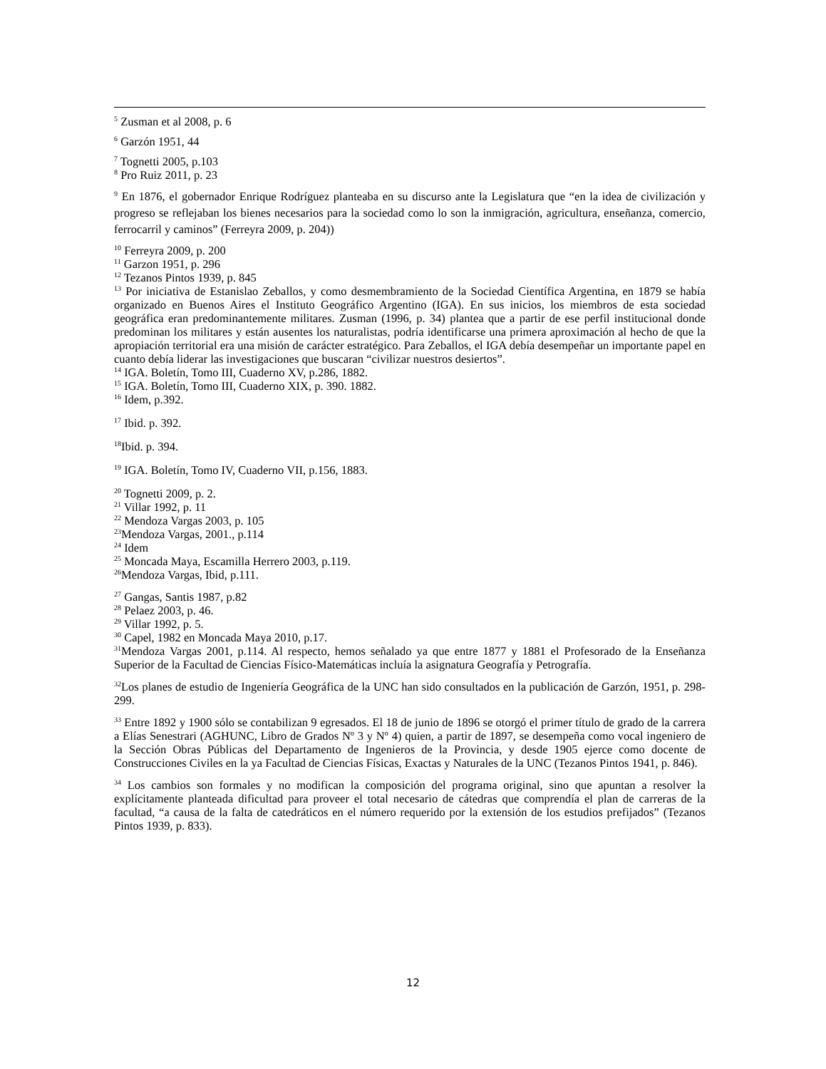<sup>5</sup> Zusman et al 2008, p. 6
<sup>6</sup> Garzón 1951, 44
<sup>7</sup> Tognetti 2005, p.103
<sup>8</sup> Pro Ruiz 2011, p. 23
<sup>9</sup> En 1876, el gobernador Enrique Rodríguez planteaba en su discurso ante la Legislatura que “en la idea de civilización y progreso se reflejaban los bienes necesarios para la sociedad como lo son la inmigración, agricultura, enseñanza, comercio, ferrocarril y caminos” (Ferreyra 2009, p. 204))
<sup>10</sup> Ferreyra 2009, p. 200
<sup>11</sup> Garzon 1951, p. 296
<sup>12</sup> Tezanos Pintos 1939, p. 845
<sup>13</sup> Por iniciativa de Estanislao Zeballos, y como desmembramiento de la Sociedad Científica Argentina, en 1879 se había organizado en Buenos Aires el Instituto Geográfico Argentino (IGA). En sus inicios, los miembros de esta sociedad geográfica eran predominantemente militares. Zusman (1996, p. 34) plantea que a partir de ese perfil institucional donde predominan los militares y están ausentes los naturalistas, podría identificarse una primera aproximación al hecho de que la apropiación territorial era una misión de carácter estratégico. Para Zeballos, el IGA debía desempeñar un importante papel en cuanto debía liderar las investigaciones que buscaran “civilizar nuestros desiertos”.
<sup>14</sup> IGA. Boletín, Tomo III, Cuaderno XV, p.286, 1882.
<sup>15</sup> IGA. Boletín, Tomo III, Cuaderno XIX, p. 390. 1882.
<sup>16</sup> Idem, p.392.
<sup>17</sup> Ibid. p. 392.
<sup>18</sup> Ibid. p. 394.
<sup>19</sup> IGA. Boletín, Tomo IV, Cuaderno VII, p.156, 1883.
<sup>20</sup> Tognetti 2009, p. 2.
<sup>21</sup> Villar 1992, p. 11
<sup>22</sup> Mendoza Vargas 2003, p. 105
<sup>23</sup> Mendoza Vargas, 2001., p.114
<sup>24</sup> Idem
<sup>25</sup> Moncada Maya, Escamilla Herrero 2003, p.119.
<sup>26</sup> Mendoza Vargas, Ibid, p.111.
<sup>27</sup> Gangas, Santis 1987, p.82
<sup>28</sup> Pelaez 2003, p. 46.
<sup>29</sup> Villar 1992, p. 5.
<sup>30</sup> Capel, 1982 en Moncada Maya 2010, p.17.
<sup>31</sup> Mendoza Vargas 2001, p.114. Al respecto, hemos señalado ya que entre 1877 y 1881 el Profesorado de la Enseñanza Superior de la Facultad de Ciencias Físico-Matemáticas incluía la asignatura Geografía y Petrografía.
<sup>32</sup> Los planes de estudio de Ingeniería Geográfica de la UNC han sido consultados en la publicación de Garzón, 1951, p. 298-299.
<sup>33</sup> Entre 1892 y 1900 sólo se contabilizan 9 egresados. El 18 de junio de 1896 se otorgó el primer título de grado de la carrera a Elías Senestrari (AGHUNC, Libro de Grados Nº 3 y Nº 4) quien, a partir de 1897, se desempeña como vocal ingeniero de la Sección Obras Públicas del Departamento de Ingenieros de la Provincia, y desde 1905 ejerce como docente de Construcciones Civiles en la ya Facultad de Ciencias Físicas, Exactas y Naturales de la UNC (Tezanos Pintos 1941, p. 846).
<sup>34</sup> Los cambios son formales y no modifican la composición del programa original, sino que apuntan a resolver la explícitamente planteada dificultad para proveer el total necesario de cátedras que comprendía el plan de carreras de la facultad, “a causa de la falta de catedráticos en el número requerido por la extensión de los estudios prefijados” (Tezanos Pintos 1939, p. 833).
12